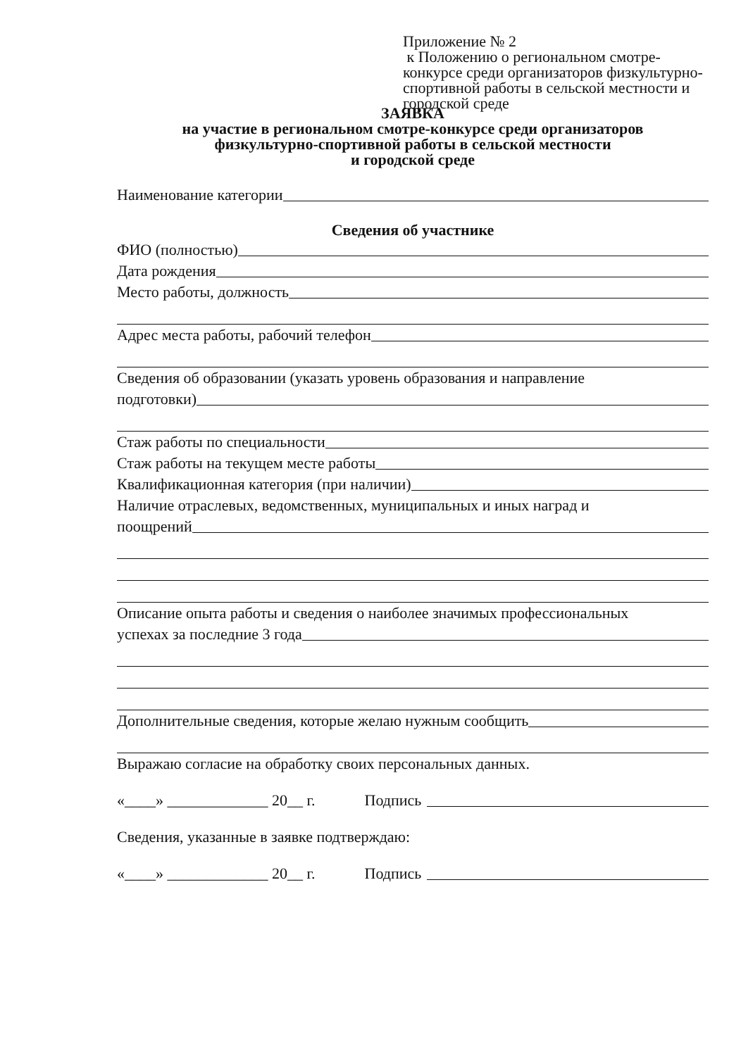Приложение № 2
к Положению о региональном смотре-конкурсе среди организаторов физкультурно-спортивной работы в сельской местности и городской среде
ЗАЯВКА
на участие в региональном смотре-конкурсе среди организаторов
физкультурно-спортивной работы в сельской местности
и городской среде
Наименование категории
Сведения об участнике
ФИО (полностью)
Дата рождения
Место работы, должность
Адрес места работы, рабочий телефон
Сведения об образовании (указать уровень образования и направление
подготовки)
Стаж работы по специальности
Стаж работы на текущем месте работы
Квалификационная категория (при наличии)
Наличие отраслевых, ведомственных, муниципальных и иных наград и
поощрений
Описание опыта работы и сведения о наиболее значимых профессиональных
успехах за последние 3 года
Дополнительные сведения, которые желаю нужным сообщить
Выражаю согласие на обработку своих персональных данных.
«____» _____________ 20__ г. Подпись
Сведения, указанные в заявке подтверждаю:
«____» _____________ 20__ г. Подпись